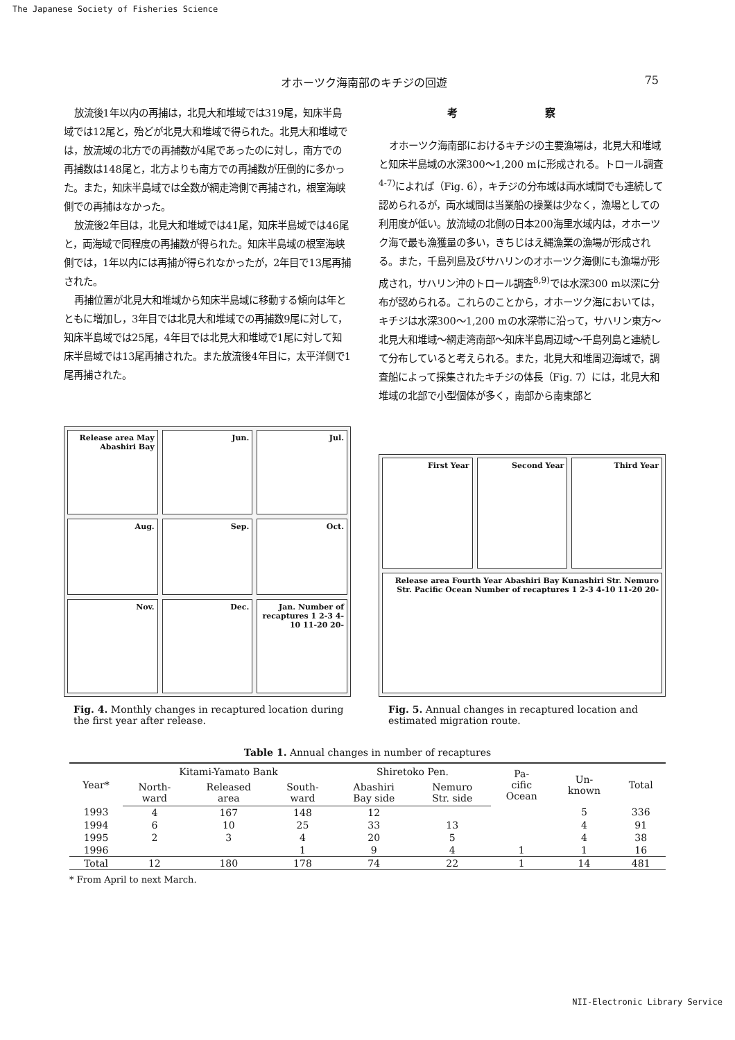The Japanese Society of Fisheries Science
オホーツク海南部のキチジの回遊 75
放流後1年以内の再捕は，北見大和堆域では319尾，知床半島域では12尾と，殆どが北見大和堆域で得られた。北見大和堆域では，放流域の北方での再捕数が4尾であったのに対し，南方での再捕数は148尾と，北方よりも南方での再捕数が圧倒的に多かった。また，知床半島域では全数が網走湾側で再捕され，根室海峡側での再捕はなかった。
放流後2年目は，北見大和堆域では41尾，知床半島域では46尾と，両海域で同程度の再捕数が得られた。知床半島域の根室海峡側では，1年以内には再捕が得られなかったが，2年目で13尾再捕された。
再捕位置が北見大和堆域から知床半島域に移動する傾向は年とともに増加し，3年目では北見大和堆域での再捕数9尾に対して，知床半島域では25尾，4年目では北見大和堆域で1尾に対して知床半島域では13尾再捕された。また放流後4年目に，太平洋側で1尾再捕された。
考 察
オホーツク海南部におけるキチジの主要漁場は，北見大和堆域と知床半島域の水深300～1,200 mに形成される。トロール調査<sup>4-7)</sup>によれば（Fig. 6），キチジの分布域は両水域間でも連続して認められるが，両水域間は当業船の操業は少なく，漁場としての利用度が低い。放流域の北側の日本200海里水域内は，オホーツク海で最も漁獲量の多い，きちじはえ縄漁業の漁場が形成される。また，千島列島及びサハリンのオホーツク海側にも漁場が形成され，サハリン沖のトロール調査<sup>8,9)</sup>では水深300 m以深に分布が認められる。これらのことから，オホーツク海においては，キチジは水深300～1,200 mの水深帯に沿って，サハリン東方～北見大和堆域～網走湾南部～知床半島周辺域～千島列島と連続して分布していると考えられる。また，北見大和堆周辺海域で，調査船によって採集されたキチジの体長（Fig. 7）には，北見大和堆域の北部で小型個体が多く，南部から南東部と
Release area May Abashiri Bay Jun. Jul. Aug. Sep. Oct. Nov. Dec. Jan. Number of recaptures 1 2-3 4-10 11-20 20-
Fig. 4. Monthly changes in recaptured location during the first year after release.
First Year Second Year Third Year Release area Fourth Year Abashiri Bay Kunashiri Str. Nemuro Str. Pacific Ocean Number of recaptures 1 2-3 4-10 11-20 20-
Fig. 5. Annual changes in recaptured location and estimated migration route.
Table 1. Annual changes in number of recaptures
| Year* | Kitami-Yamato Bank | | | Shiretoko Pen. | | Pa- cific Ocean | Un- known | Total |
| --- | --- | --- | --- | --- | --- | --- | --- | --- |
| | North- ward | Released area | South- ward | Abashiri Bay side | Nemuro Str. side | | | |
| 1993 | 4 | 167 | 148 | 12 | | | 5 | 336 |
| 1994 | 6 | 10 | 25 | 33 | 13 | | 4 | 91 |
| 1995 | 2 | 3 | 4 | 20 | 5 | | 4 | 38 |
| 1996 | | | 1 | 9 | 4 | 1 | 1 | 16 |
| Total | 12 | 180 | 178 | 74 | 22 | 1 | 14 | 481 |
* From April to next March.
NII-Electronic Library Service